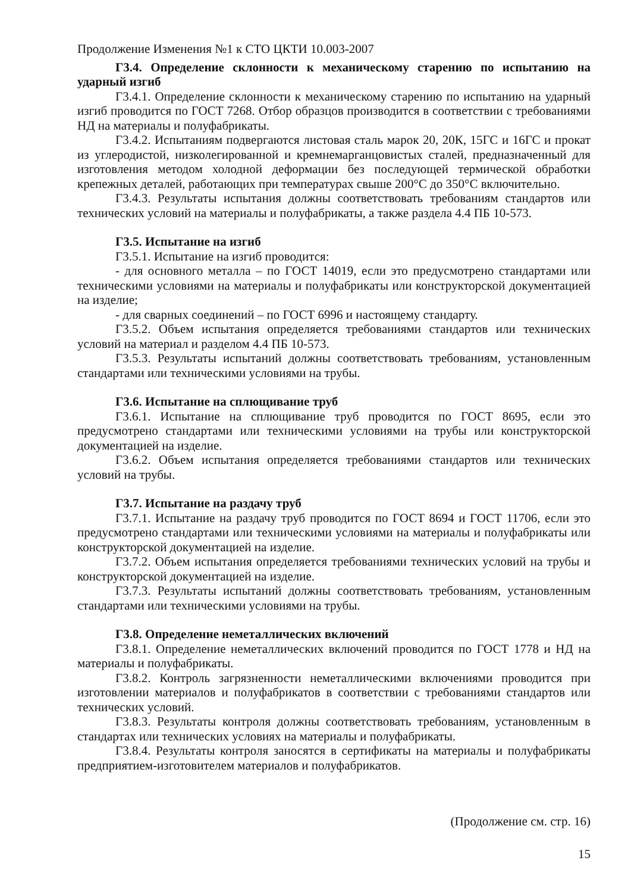Продолжение Изменения №1 к СТО ЦКТИ 10.003-2007
Г3.4. Определение склонности к механическому старению по испытанию на ударный изгиб
Г3.4.1. Определение склонности к механическому старению по испытанию на ударный изгиб проводится по ГОСТ 7268. Отбор образцов производится в соответствии с требованиями НД на материалы и полуфабрикаты.
Г3.4.2. Испытаниям подвергаются листовая сталь марок 20, 20К, 15ГС и 16ГС и прокат из углеродистой, низколегированной и кремнемарганцовистых сталей, предназначенный для изготовления методом холодной деформации без последующей термической обработки крепежных деталей, работающих при температурах свыше 200°С до 350°С включительно.
Г3.4.3. Результаты испытания должны соответствовать требованиям стандартов или технических условий на материалы и полуфабрикаты, а также раздела 4.4 ПБ 10-573.
Г3.5. Испытание на изгиб
Г3.5.1. Испытание на изгиб проводится:
- для основного металла – по ГОСТ 14019, если это предусмотрено стандартами или техническими условиями на материалы и полуфабрикаты или конструкторской документацией на изделие;
- для сварных соединений – по ГОСТ 6996 и настоящему стандарту.
Г3.5.2. Объем испытания определяется требованиями стандартов или технических условий на материал и разделом 4.4 ПБ 10-573.
Г3.5.3. Результаты испытаний должны соответствовать требованиям, установленным стандартами или техническими условиями на трубы.
Г3.6. Испытание на сплющивание труб
Г3.6.1. Испытание на сплющивание труб проводится по ГОСТ 8695, если это предусмотрено стандартами или техническими условиями на трубы или конструкторской документацией на изделие.
Г3.6.2. Объем испытания определяется требованиями стандартов или технических условий на трубы.
Г3.7. Испытание на раздачу труб
Г3.7.1. Испытание на раздачу труб проводится по ГОСТ 8694 и ГОСТ 11706, если это предусмотрено стандартами или техническими условиями на материалы и полуфабрикаты или конструкторской документацией на изделие.
Г3.7.2. Объем испытания определяется требованиями технических условий на трубы и конструкторской документацией на изделие.
Г3.7.3. Результаты испытаний должны соответствовать требованиям, установленным стандартами или техническими условиями на трубы.
Г3.8. Определение неметаллических включений
Г3.8.1. Определение неметаллических включений проводится по ГОСТ 1778 и НД на материалы и полуфабрикаты.
Г3.8.2. Контроль загрязненности неметаллическими включениями проводится при изготовлении материалов и полуфабрикатов в соответствии с требованиями стандартов или технических условий.
Г3.8.3. Результаты контроля должны соответствовать требованиям, установленным в стандартах или технических условиях на материалы и полуфабрикаты.
Г3.8.4. Результаты контроля заносятся в сертификаты на материалы и полуфабрикаты предприятием-изготовителем материалов и полуфабрикатов.
(Продолжение см. стр. 16)
15